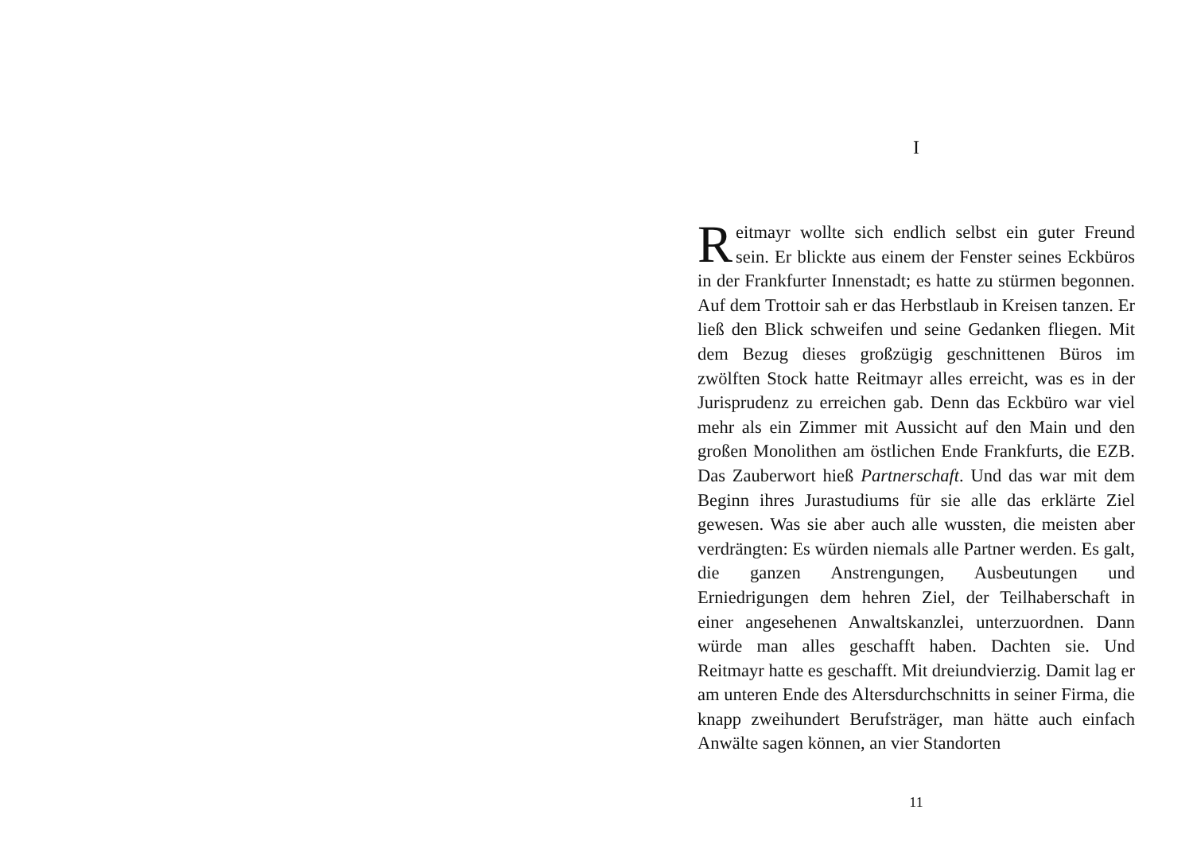I
Reitmayr wollte sich endlich selbst ein guter Freund sein. Er blickte aus einem der Fenster seines Eckbüros in der Frankfurter Innenstadt; es hatte zu stürmen begonnen. Auf dem Trottoir sah er das Herbstlaub in Kreisen tanzen. Er ließ den Blick schweifen und seine Gedanken fliegen. Mit dem Bezug dieses großzügig geschnittenen Büros im zwölften Stock hatte Reitmayr alles erreicht, was es in der Jurisprudenz zu erreichen gab. Denn das Eckbüro war viel mehr als ein Zimmer mit Aussicht auf den Main und den großen Monolithen am östlichen Ende Frankfurts, die EZB. Das Zauberwort hieß Partnerschaft. Und das war mit dem Beginn ihres Jurastudiums für sie alle das erklärte Ziel gewesen. Was sie aber auch alle wussten, die meisten aber verdrängten: Es würden niemals alle Partner werden. Es galt, die ganzen Anstrengungen, Ausbeutungen und Erniedrigungen dem hehren Ziel, der Teilhaberschaft in einer angesehenen Anwaltskanzlei, unterzuordnen. Dann würde man alles geschafft haben. Dachten sie. Und Reitmayr hatte es geschafft. Mit dreiundvierzig. Damit lag er am unteren Ende des Altersdurchschnitts in seiner Firma, die knapp zweihundert Berufsträger, man hätte auch einfach Anwälte sagen können, an vier Standorten
11